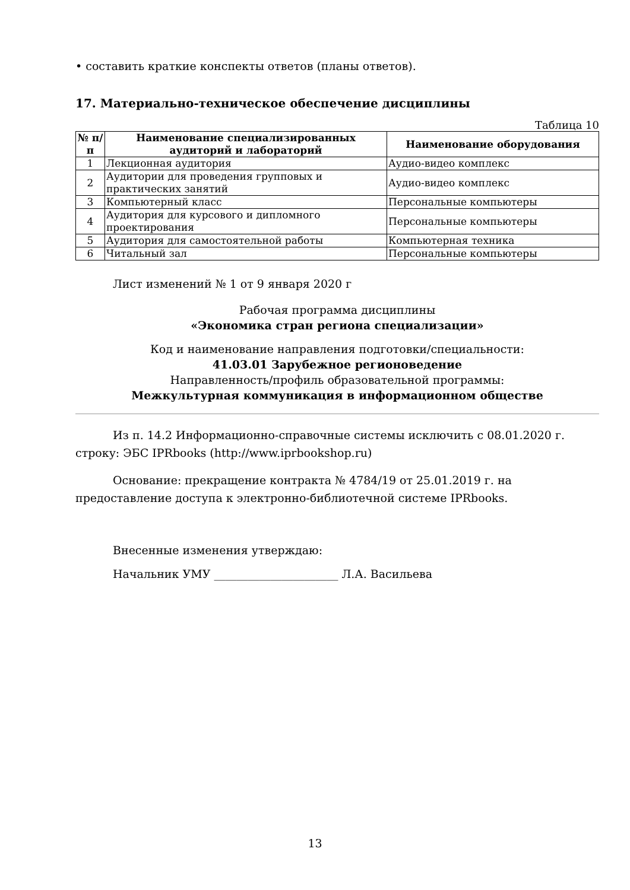• составить краткие конспекты ответов (планы ответов).
17. Материально-техническое обеспечение дисциплины
Таблица 10
| № п/п | Наименование специализированных аудиторий и лабораторий | Наименование оборудования |
| --- | --- | --- |
| 1 | Лекционная аудитория | Аудио-видео комплекс |
| 2 | Аудитории для проведения групповых и практических занятий | Аудио-видео комплекс |
| 3 | Компьютерный класс | Персональные компьютеры |
| 4 | Аудитория для курсового и дипломного проектирования | Персональные компьютеры |
| 5 | Аудитория для самостоятельной работы | Компьютерная техника |
| 6 | Читальный зал | Персональные компьютеры |
Лист изменений № 1 от 9 января 2020 г
Рабочая программа дисциплины
«Экономика стран региона специализации»
Код и наименование направления подготовки/специальности:
41.03.01 Зарубежное регионоведение
Направленность/профиль образовательной программы:
Межкультурная коммуникация в информационном обществе
Из п. 14.2 Информационно-справочные системы исключить с 08.01.2020 г. строку: ЭБС IPRbooks (http://www.iprbookshop.ru)
Основание: прекращение контракта № 4784/19 от 25.01.2019 г. на предоставление доступа к электронно-библиотечной системе IPRbooks.
Внесенные изменения утверждаю:
Начальник УМУ ______________________ Л.А. Васильева
13